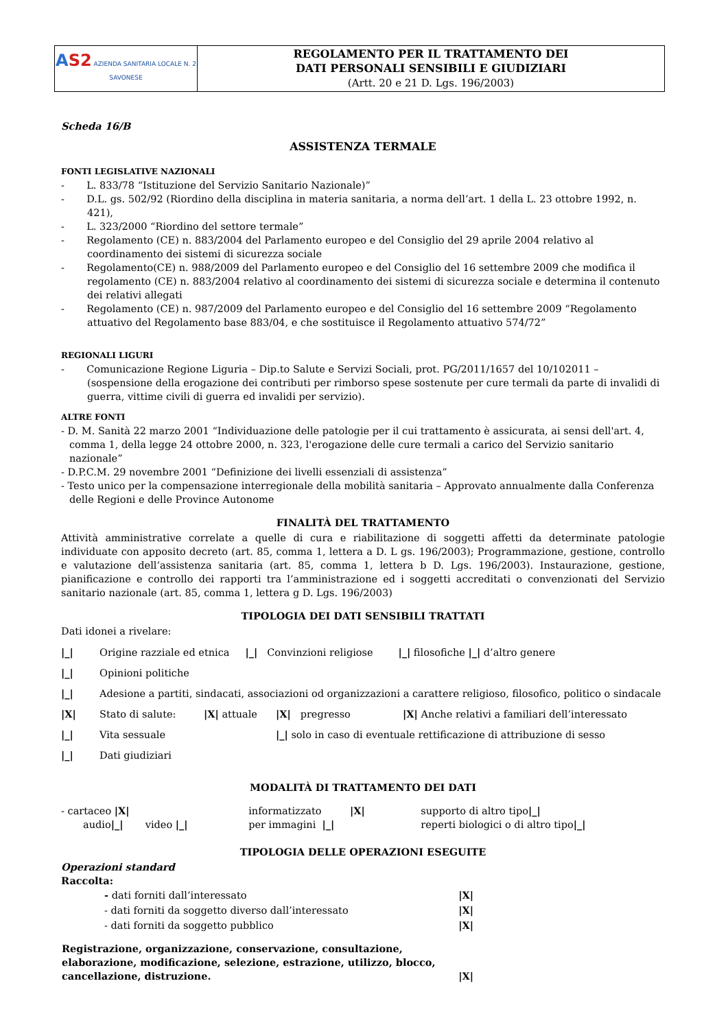| A S2 AZIENDA SANITARIA LOCALE N. 2 SAVONESE | REGOLAMENTO PER IL TRATTAMENTO DEI DATI PERSONALI SENSIBILI E GIUDIZIARI (Artt. 20 e 21 D. Lgs. 196/2003) |
Scheda 16/B
ASSISTENZA TERMALE
FONTI LEGISLATIVE NAZIONALI
- L. 833/78 “Istituzione del Servizio Sanitario Nazionale)”
- D.L. gs. 502/92 (Riordino della disciplina in materia sanitaria, a norma dell’art. 1 della L. 23 ottobre 1992, n. 421),
- L. 323/2000 “Riordino del settore termale”
- Regolamento (CE) n. 883/2004 del Parlamento europeo e del Consiglio del 29 aprile 2004 relativo al coordinamento dei sistemi di sicurezza sociale
- Regolamento(CE) n. 988/2009 del Parlamento europeo e del Consiglio del 16 settembre 2009 che modifica il regolamento (CE) n. 883/2004 relativo al coordinamento dei sistemi di sicurezza sociale e determina il contenuto dei relativi allegati
- Regolamento (CE) n. 987/2009 del Parlamento europeo e del Consiglio del 16 settembre 2009 “Regolamento attuativo del Regolamento base 883/04, e che sostituisce il Regolamento attuativo 574/72”
REGIONALI LIGURI
- Comunicazione Regione Liguria – Dip.to Salute e Servizi Sociali, prot. PG/2011/1657 del 10/102011 – (sospensione della erogazione dei contributi per rimborso spese sostenute per cure termali da parte di invalidi di guerra, vittime civili di guerra ed invalidi per servizio).
ALTRE FONTI
- D. M. Sanità 22 marzo 2001 “Individuazione delle patologie per il cui trattamento è assicurata, ai sensi dell'art. 4, comma 1, della legge 24 ottobre 2000, n. 323, l'erogazione delle cure termali a carico del Servizio sanitario nazionale”
- D.P.C.M. 29 novembre 2001 “Definizione dei livelli essenziali di assistenza”
- Testo unico per la compensazione interregionale della mobilità sanitaria – Approvato annualmente dalla Conferenza delle Regioni e delle Province Autonome
FINALITÀ DEL TRATTAMENTO
Attività amministrative correlate a quelle di cura e riabilitazione di soggetti affetti da determinate patologie individuate con apposito decreto (art. 85, comma 1, lettera a D. L gs. 196/2003); Programmazione, gestione, controllo e valutazione dell’assistenza sanitaria (art. 85, comma 1, lettera b D. Lgs. 196/2003). Instaurazione, gestione, pianificazione e controllo dei rapporti tra l’amministrazione ed i soggetti accreditati o convenzionati del Servizio sanitario nazionale (art. 85, comma 1, lettera g D. Lgs. 196/2003)
TIPOLOGIA DEI DATI SENSIBILI TRATTATI
Dati idonei a rivelare:
| /_/ | Origine razziale ed etnica /_/ Convinzioni religiose /_/ filosofiche /_/ d’altro genere | | | |
| /_/ | Opinioni politiche | | | |
| /_/ | Adesione a partiti, sindacati, associazioni od organizzazioni a carattere religioso, filosofico, politico o sindacale | | | |
| /X/ | Stato di salute: | /X/ attuale | /X/ pregresso | /X/ Anche relativi a familiari dell’interessato |
| /_/ | Vita sessuale | | /_/ solo in caso di eventuale rettificazione di attribuzione di sesso | |
| /_/ | Dati giudiziari | | | |
MODALITÀ DI TRATTAMENTO DEI DATI
| - cartaceo /X/ | informatizzato /X/ | supporto di altro tipo /_/ |
| audio /_/ video /_/ | per immagini /_/ | reperti biologici o di altro tipo /_/ |
TIPOLOGIA DELLE OPERAZIONI ESEGUITE
Operazioni standard
Raccolta:
| - dati forniti dall’interessato | /X/ |
| - dati forniti da soggetto diverso dall’interessato | /X/ |
| - dati forniti da soggetto pubblico | /X/ |
| Registrazione, organizzazione, conservazione, consultazione, elaborazione, modificazione, selezione, estrazione, utilizzo, blocco, cancellazione, distruzione. | /X/ |